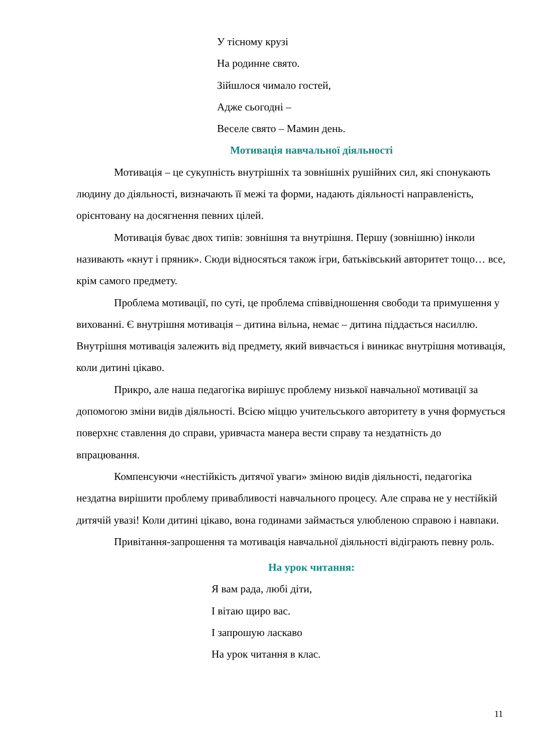У тісному крузі
На родинне свято.
Зійшлося чимало гостей,
Адже сьогодні –
Веселе свято – Мамин день.
Мотивація навчальної діяльності
Мотивація – це сукупність внутрішніх та зовнішніх рушійних сил, які спонукають людину до діяльності, визначають її межі та форми, надають діяльності направленість, орієнтовану на досягнення певних цілей.
Мотивація буває двох типів: зовнішня та внутрішня. Першу (зовнішню) інколи називають «кнут і пряник». Сюди відносяться також ігри, батьківський авторитет тощо… все, крім самого предмету.
Проблема мотивації, по суті, це проблема співвідношення свободи та примушення у вихованні. Є внутрішня мотивація – дитина вільна, немає – дитина піддається насиллю. Внутрішня мотивація залежить від предмету, який вивчається і виникає внутрішня мотивація, коли дитині цікаво.
Прикро, але наша педагогіка вирішує проблему низької навчальної мотивації за допомогою зміни видів діяльності. Всією міццю учительського авторитету в учня формується поверхнє ставлення до справи, уривчаста манера вести справу та нездатність до впрацювання.
Компенсуючи «нестійкість дитячої уваги» зміною видів діяльності, педагогіка нездатна вирішити проблему привабливості навчального процесу. Але справа не у нестійкій дитячій увазі! Коли дитині цікаво, вона годинами займається улюбленою справою і навпаки.
Привітання-запрошення та мотивація навчальної діяльності відіграють певну роль.
На урок читання:
Я вам рада, любі діти,
І вітаю щиро вас.
І запрошую ласкаво
На урок читання в клас.
11